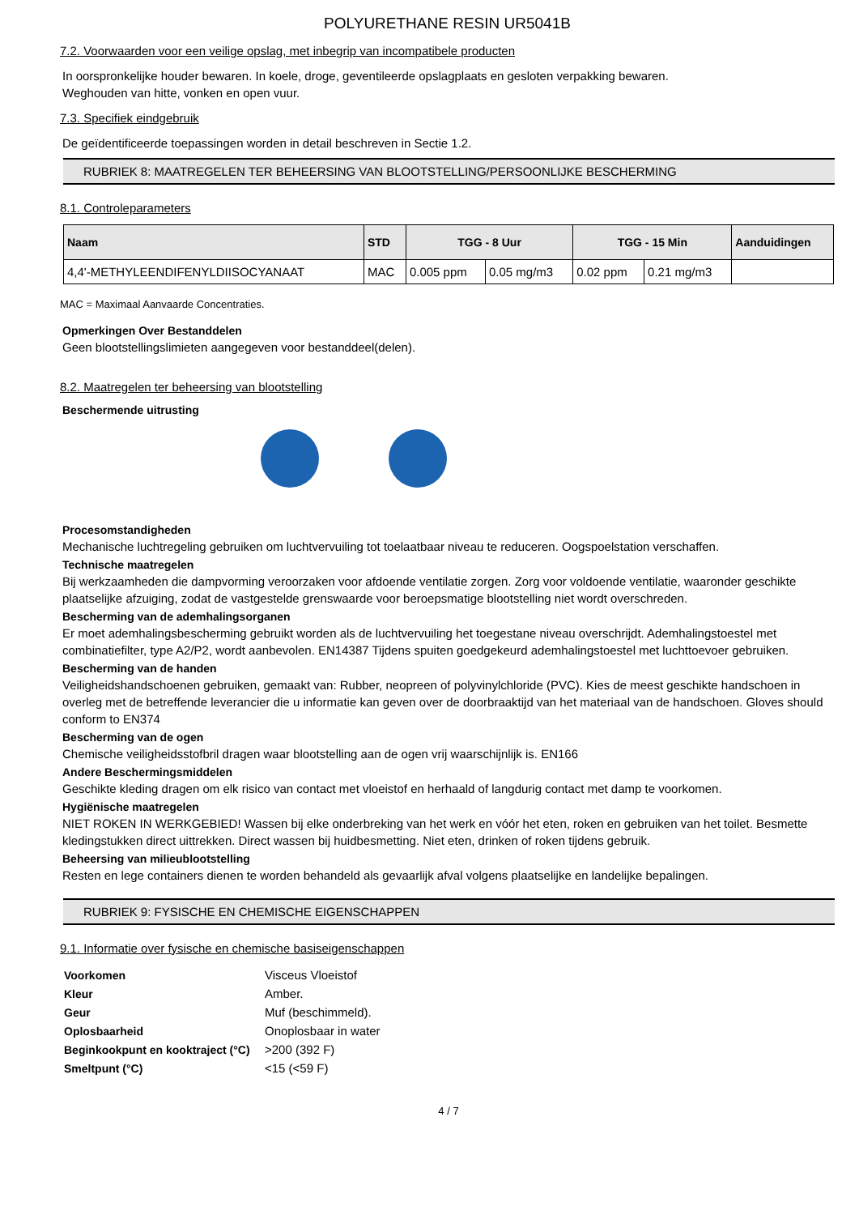POLYURETHANE RESIN UR5041B
7.2. Voorwaarden voor een veilige opslag, met inbegrip van incompatibele producten
In oorspronkelijke houder bewaren. In koele, droge, geventileerde opslagplaats en gesloten verpakking bewaren.
Weghouden van hitte, vonken en open vuur.
7.3. Specifiek eindgebruik
De geïdentificeerde toepassingen worden in detail beschreven in Sectie 1.2.
RUBRIEK 8: MAATREGELEN TER BEHEERSING VAN BLOOTSTELLING/PERSOONLIJKE BESCHERMING
8.1. Controleparameters
| Naam | STD | TGG - 8 Uur | | TGG - 15 Min | | Aanduidingen |
| --- | --- | --- | --- | --- | --- | --- |
| 4,4'-METHYLEENDIFENYLDIISOCYANAAT | MAC | 0.005 ppm | 0.05 mg/m3 | 0.02 ppm | 0.21 mg/m3 | |
MAC = Maximaal Aanvaarde Concentraties.
Opmerkingen Over Bestanddelen
Geen blootstellingslimieten aangegeven voor bestanddeel(delen).
8.2. Maatregelen ter beheersing van blootstelling
Beschermende uitrusting
Procesomstandigheden
Mechanische luchtregeling gebruiken om luchtvervuiling tot toelaatbaar niveau te reduceren. Oogspoelstation verschaffen.
Technische maatregelen
Bij werkzaamheden die dampvorming veroorzaken voor afdoende ventilatie zorgen. Zorg voor voldoende ventilatie, waaronder geschikte plaatselijke afzuiging, zodat de vastgestelde grenswaarde voor beroepsmatige blootstelling niet wordt overschreden.
Bescherming van de ademhalingsorganen
Er moet ademhalingsbescherming gebruikt worden als de luchtvervuiling het toegestane niveau overschrijdt. Ademhalingstoestel met combinatiefilter, type A2/P2, wordt aanbevolen. EN14387 Tijdens spuiten goedgekeurd ademhalingstoestel met luchttoevoer gebruiken.
Bescherming van de handen
Veiligheidshandschoenen gebruiken, gemaakt van: Rubber, neopreen of polyvinylchloride (PVC). Kies de meest geschikte handschoen in overleg met de betreffende leverancier die u informatie kan geven over de doorbraaktijd van het materiaal van de handschoen. Gloves should conform to EN374
Bescherming van de ogen
Chemische veiligheidsstofbril dragen waar blootstelling aan de ogen vrij waarschijnlijk is. EN166
Andere Beschermingsmiddelen
Geschikte kleding dragen om elk risico van contact met vloeistof en herhaald of langdurig contact met damp te voorkomen.
Hygiënische maatregelen
NIET ROKEN IN WERKGEBIED! Wassen bij elke onderbreking van het werk en vóór het eten, roken en gebruiken van het toilet. Besmette kledingstukken direct uittrekken. Direct wassen bij huidbesmetting. Niet eten, drinken of roken tijdens gebruik.
Beheersing van milieublootstelling
Resten en lege containers dienen te worden behandeld als gevaarlijk afval volgens plaatselijke en landelijke bepalingen.
RUBRIEK 9: FYSISCHE EN CHEMISCHE EIGENSCHAPPEN
9.1. Informatie over fysische en chemische basiseigenschappen
| Voorkomen | Visceus Vloeistof |
| Kleur | Amber. |
| Geur | Muf (beschimmeld). |
| Oplosbaarheid | Onoplosbaar in water |
| Beginkookpunt en kooktraject (°C) | >200 (392 F) |
| Smeltpunt (°C) | <15 (<59 F) |
4 / 7